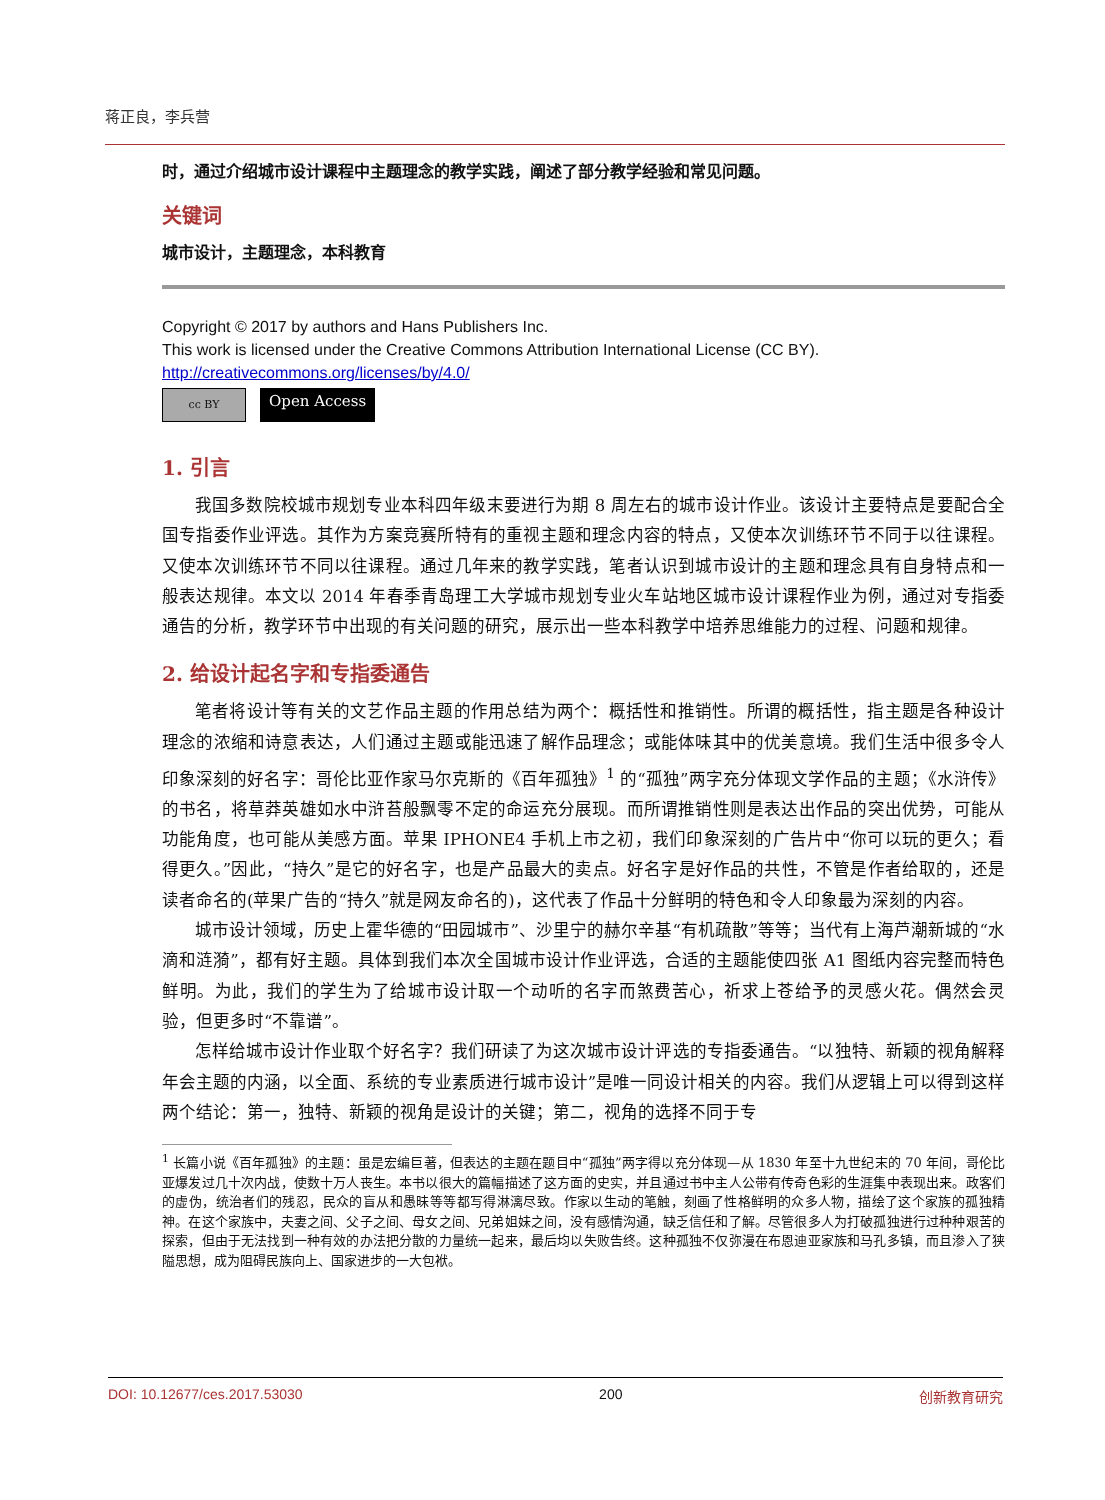蒋正良，李兵营
时，通过介绍城市设计课程中主题理念的教学实践，阐述了部分教学经验和常见问题。
关键词
城市设计，主题理念，本科教育
Copyright © 2017 by authors and Hans Publishers Inc.
This work is licensed under the Creative Commons Attribution International License (CC BY).
http://creativecommons.org/licenses/by/4.0/
cc BY Open Access
1. 引言
我国多数院校城市规划专业本科四年级末要进行为期 8 周左右的城市设计作业。该设计主要特点是要配合全国专指委作业评选。其作为方案竞赛所特有的重视主题和理念内容的特点，又使本次训练环节不同于以往课程。又使本次训练环节不同以往课程。通过几年来的教学实践，笔者认识到城市设计的主题和理念具有自身特点和一般表达规律。本文以 2014 年春季青岛理工大学城市规划专业火车站地区城市设计课程作业为例，通过对专指委通告的分析，教学环节中出现的有关问题的研究，展示出一些本科教学中培养思维能力的过程、问题和规律。
2. 给设计起名字和专指委通告
笔者将设计等有关的文艺作品主题的作用总结为两个：概括性和推销性。所谓的概括性，指主题是各种设计理念的浓缩和诗意表达，人们通过主题或能迅速了解作品理念；或能体味其中的优美意境。我们生活中很多令人印象深刻的好名字：哥伦比亚作家马尔克斯的《百年孤独》<sup>1</sup> 的“孤独”两字充分体现文学作品的主题；《水浒传》的书名，将草莽英雄如水中浒苔般飘零不定的命运充分展现。而所谓推销性则是表达出作品的突出优势，可能从功能角度，也可能从美感方面。苹果 IPHONE4 手机上市之初，我们印象深刻的广告片中“你可以玩的更久；看得更久。”因此，“持久”是它的好名字，也是产品最大的卖点。好名字是好作品的共性，不管是作者给取的，还是读者命名的(苹果广告的“持久”就是网友命名的)，这代表了作品十分鲜明的特色和令人印象最为深刻的内容。
城市设计领域，历史上霍华德的“田园城市”、沙里宁的赫尔辛基“有机疏散”等等；当代有上海芦潮新城的“水滴和涟漪”，都有好主题。具体到我们本次全国城市设计作业评选，合适的主题能使四张 A1 图纸内容完整而特色鲜明。为此，我们的学生为了给城市设计取一个动听的名字而煞费苦心，祈求上苍给予的灵感火花。偶然会灵验，但更多时“不靠谱”。
怎样给城市设计作业取个好名字？我们研读了为这次城市设计评选的专指委通告。“以独特、新颖的视角解释年会主题的内涵，以全面、系统的专业素质进行城市设计”是唯一同设计相关的内容。我们从逻辑上可以得到这样两个结论：第一，独特、新颖的视角是设计的关键；第二，视角的选择不同于专
<sup>1</sup> 长篇小说《百年孤独》的主题：虽是宏编巨著，但表达的主题在题目中“孤独”两字得以充分体现—从 1830 年至十九世纪末的 70 年间，哥伦比亚爆发过几十次内战，使数十万人丧生。本书以很大的篇幅描述了这方面的史实，并且通过书中主人公带有传奇色彩的生涯集中表现出来。政客们的虚伪，统治者们的残忍，民众的盲从和愚昧等等都写得淋漓尽致。作家以生动的笔触，刻画了性格鲜明的众多人物，描绘了这个家族的孤独精神。在这个家族中，夫妻之间、父子之间、母女之间、兄弟姐妹之间，没有感情沟通，缺乏信任和了解。尽管很多人为打破孤独进行过种种艰苦的探索，但由于无法找到一种有效的办法把分散的力量统一起来，最后均以失败告终。这种孤独不仅弥漫在布恩迪亚家族和马孔多镇，而且渗入了狭隘思想，成为阻碍民族向上、国家进步的一大包袱。
DOI: 10.12677/ces.2017.53030 200 创新教育研究